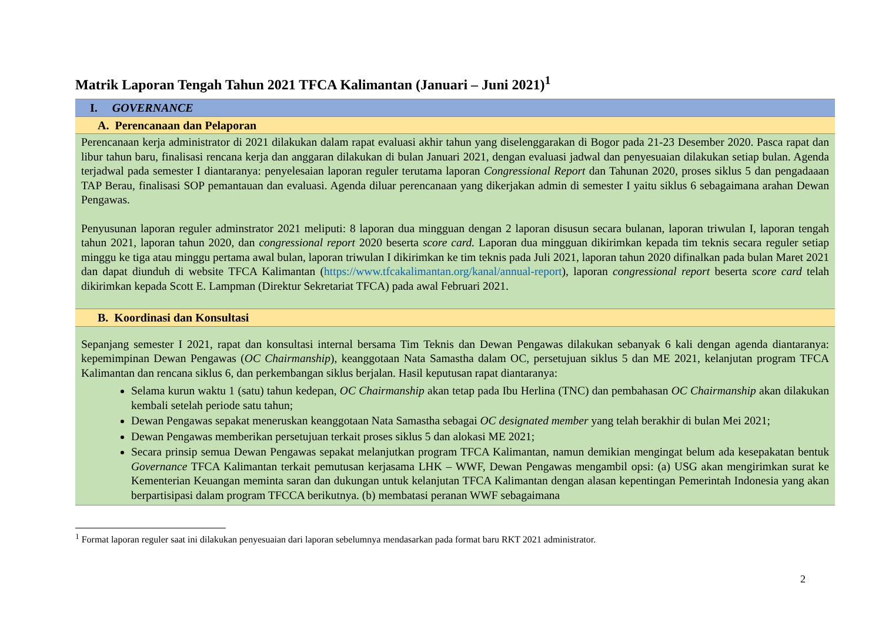Matrik Laporan Tengah Tahun 2021 TFCA Kalimantan (Januari – Juni 2021)<sup>1</sup>
| I. GOVERNANCE |
| A. Perencanaan dan Pelaporan |
| Perencanaan kerja administrator di 2021 dilakukan dalam rapat evaluasi akhir tahun yang diselenggarakan di Bogor pada 21-23 Desember 2020. Pasca rapat dan libur tahun baru, finalisasi rencana kerja dan anggaran dilakukan di bulan Januari 2021, dengan evaluasi jadwal dan penyesuaian dilakukan setiap bulan. Agenda terjadwal pada semester I diantaranya: penyelesaian laporan reguler terutama laporan Congressional Report dan Tahunan 2020, proses siklus 5 dan pengadaaan TAP Berau, finalisasi SOP pemantauan dan evaluasi. Agenda diluar perencanaan yang dikerjakan admin di semester I yaitu siklus 6 sebagaimana arahan Dewan Pengawas. Penyusunan laporan reguler adminstrator 2021 meliputi: 8 laporan dua mingguan dengan 2 laporan disusun secara bulanan, laporan triwulan I, laporan tengah tahun 2021, laporan tahun 2020, dan congressional report 2020 beserta score card. Laporan dua mingguan dikirimkan kepada tim teknis secara reguler setiap minggu ke tiga atau minggu pertama awal bulan, laporan triwulan I dikirimkan ke tim teknis pada Juli 2021, laporan tahun 2020 difinalkan pada bulan Maret 2021 dan dapat diunduh di website TFCA Kalimantan ( https://www.tfcakalimantan.org/kanal/annual-report ), laporan congressional report beserta score card telah dikirimkan kepada Scott E. Lampman (Direktur Sekretariat TFCA) pada awal Februari 2021. |
| B. Koordinasi dan Konsultasi |
| Sepanjang semester I 2021, rapat dan konsultasi internal bersama Tim Teknis dan Dewan Pengawas dilakukan sebanyak 6 kali dengan agenda diantaranya: kepemimpinan Dewan Pengawas ( OC Chairmanship ), keanggotaan Nata Samastha dalam OC, persetujuan siklus 5 dan ME 2021, kelanjutan program TFCA Kalimantan dan rencana siklus 6, dan perkembangan siklus berjalan. Hasil keputusan rapat diantaranya: Selama kurun waktu 1 (satu) tahun kedepan, OC Chairmanship akan tetap pada Ibu Herlina (TNC) dan pembahasan OC Chairmanship akan dilakukan kembali setelah periode satu tahun; Dewan Pengawas sepakat meneruskan keanggotaan Nata Samastha sebagai OC designated member yang telah berakhir di bulan Mei 2021; Dewan Pengawas memberikan persetujuan terkait proses siklus 5 dan alokasi ME 2021; Secara prinsip semua Dewan Pengawas sepakat melanjutkan program TFCA Kalimantan, namun demikian mengingat belum ada kesepakatan bentuk Governance TFCA Kalimantan terkait pemutusan kerjasama LHK – WWF, Dewan Pengawas mengambil opsi: (a) USG akan mengirimkan surat ke Kementerian Keuangan meminta saran dan dukungan untuk kelanjutan TFCA Kalimantan dengan alasan kepentingan Pemerintah Indonesia yang akan berpartisipasi dalam program TFCCA berikutnya. (b) membatasi peranan WWF sebagaimana |
<sup>1</sup> Format laporan reguler saat ini dilakukan penyesuaian dari laporan sebelumnya mendasarkan pada format baru RKT 2021 administrator.
2